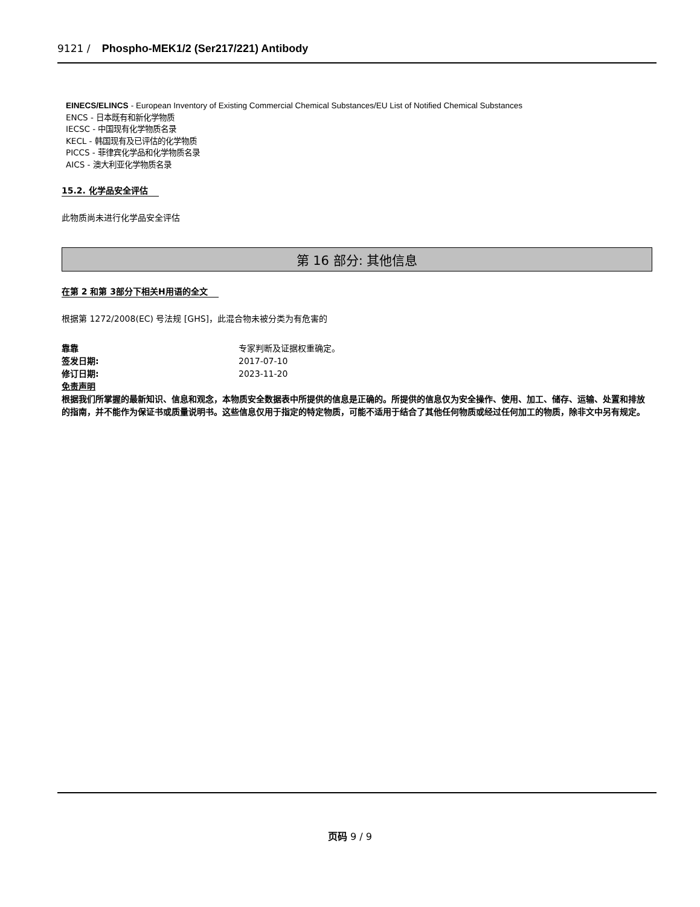9121 / Phospho-MEK1/2 (Ser217/221) Antibody
EINECS/ELINCS - European Inventory of Existing Commercial Chemical Substances/EU List of Notified Chemical Substances
ENCS - 日本既有和新化学物质
IECSC - 中国现有化学物质名录
KECL - 韩国现有及已评估的化学物质
PICCS - 菲律宾化学品和化学物质名录
AICS - 澳大利亚化学物质名录
15.2. 化学品安全评估
此物质尚未进行化学品安全评估
第 16 部分: 其他信息
在第 2 和第 3部分下相关H用语的全文
根据第 1272/2008(EC) 号法规 [GHS]，此混合物未被分类为有危害的
靠靠 专家判断及证据权重确定。
签发日期: 2017-07-10
修订日期: 2023-11-20
免责声明
根据我们所掌握的最新知识、信息和观念，本物质安全数据表中所提供的信息是正确的。所提供的信息仅为安全操作、使用、加工、储存、运输、处置和排放的指南，并不能作为保证书或质量说明书。这些信息仅用于指定的特定物质，可能不适用于结合了其他任何物质或经过任何加工的物质，除非文中另有规定。
页码 9 / 9